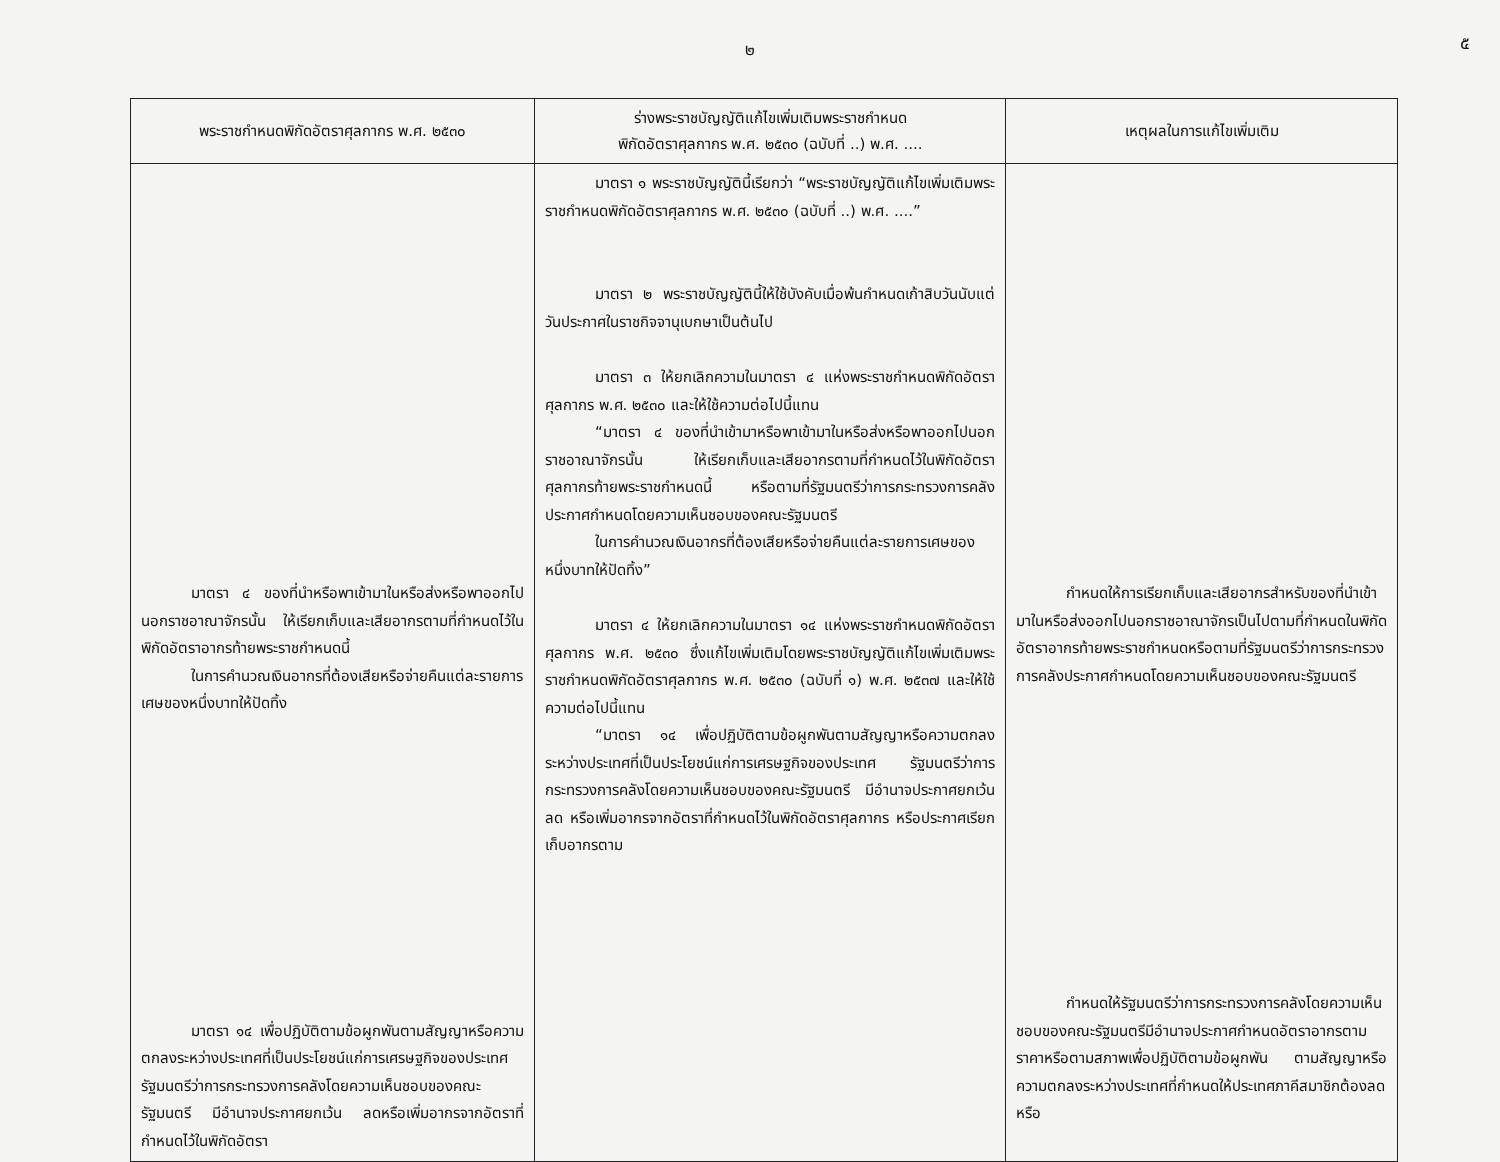๕
๒
| พระราชกำหนดพิกัดอัตราศุลกากร พ.ศ. ๒๕๓๐ | ร่างพระราชบัญญัติแก้ไขเพิ่มเติมพระราชกำหนด พิกัดอัตราศุลกากร พ.ศ. ๒๕๓๐ (ฉบับที่ ..) พ.ศ. .... | เหตุผลในการแก้ไขเพิ่มเติม |
| --- | --- | --- |
| มาตรา ๔ ของที่นำหรือพาเข้ามาในหรือส่งหรือพาออกไปนอกราชอาณาจักรนั้น ให้เรียกเก็บและเสียอากรตามที่กำหนดไว้ในพิกัดอัตราอากรท้ายพระราชกำหนดนี้ ในการคำนวณเงินอากรที่ต้องเสียหรือจ่ายคืนแต่ละรายการ เศษของหนึ่งบาทให้ปัดทิ้ง มาตรา ๑๔ เพื่อปฏิบัติตามข้อผูกพันตามสัญญาหรือความตกลงระหว่างประเทศที่เป็นประโยชน์แก่การเศรษฐกิจของประเทศ รัฐมนตรีว่าการกระทรวงการคลังโดยความเห็นชอบของคณะรัฐมนตรี มีอำนาจประกาศยกเว้น ลดหรือเพิ่มอากรจากอัตราที่กำหนดไว้ในพิกัดอัตรา | มาตรา ๑ พระราชบัญญัตินี้เรียกว่า “พระราชบัญญัติแก้ไขเพิ่มเติมพระราชกำหนดพิกัดอัตราศุลกากร พ.ศ. ๒๕๓๐ (ฉบับที่ ..) พ.ศ. ....” มาตรา ๒ พระราชบัญญัตินี้ให้ใช้บังคับเมื่อพ้นกำหนดเก้าสิบวันนับแต่วันประกาศในราชกิจจานุเบกษาเป็นต้นไป มาตรา ๓ ให้ยกเลิกความในมาตรา ๔ แห่งพระราชกำหนดพิกัดอัตราศุลกากร พ.ศ. ๒๕๓๐ และให้ใช้ความต่อไปนี้แทน “มาตรา ๔ ของที่นำเข้ามาหรือพาเข้ามาในหรือส่งหรือพาออกไปนอกราชอาณาจักรนั้น ให้เรียกเก็บและเสียอากรตามที่กำหนดไว้ในพิกัดอัตราศุลกากรท้ายพระราชกำหนดนี้ หรือตามที่รัฐมนตรีว่าการกระทรวงการคลังประกาศกำหนดโดยความเห็นชอบของคณะรัฐมนตรี ในการคำนวณเงินอากรที่ต้องเสียหรือจ่ายคืนแต่ละรายการเศษของหนึ่งบาทให้ปัดทิ้ง” มาตรา ๔ ให้ยกเลิกความในมาตรา ๑๔ แห่งพระราชกำหนดพิกัดอัตราศุลกากร พ.ศ. ๒๕๓๐ ซึ่งแก้ไขเพิ่มเติมโดยพระราชบัญญัติแก้ไขเพิ่มเติมพระราชกำหนดพิกัดอัตราศุลกากร พ.ศ. ๒๕๓๐ (ฉบับที่ ๑) พ.ศ. ๒๕๓๗ และให้ใช้ความต่อไปนี้แทน “มาตรา ๑๔ เพื่อปฏิบัติตามข้อผูกพันตามสัญญาหรือความตกลงระหว่างประเทศที่เป็นประโยชน์แก่การเศรษฐกิจของประเทศ รัฐมนตรีว่าการกระทรวงการคลังโดยความเห็นชอบของคณะรัฐมนตรี มีอำนาจประกาศยกเว้น ลด หรือเพิ่มอากรจากอัตราที่กำหนดไว้ในพิกัดอัตราศุลกากร หรือประกาศเรียกเก็บอากรตาม | กำหนดให้การเรียกเก็บและเสียอากรสำหรับของที่นำเข้ามาในหรือส่งออกไปนอกราชอาณาจักรเป็นไปตามที่กำหนดในพิกัดอัตราอากรท้ายพระราชกำหนดหรือตามที่รัฐมนตรีว่าการกระทรวงการคลังประกาศกำหนดโดยความเห็นชอบของคณะรัฐมนตรี กำหนดให้รัฐมนตรีว่าการกระทรวงการคลังโดยความเห็นชอบของคณะรัฐมนตรีมีอำนาจประกาศกำหนดอัตราอากรตามราคาหรือตามสภาพเพื่อปฏิบัติตามข้อผูกพัน ตามสัญญาหรือความตกลงระหว่างประเทศที่กำหนดให้ประเทศภาคีสมาชิกต้องลดหรือ |